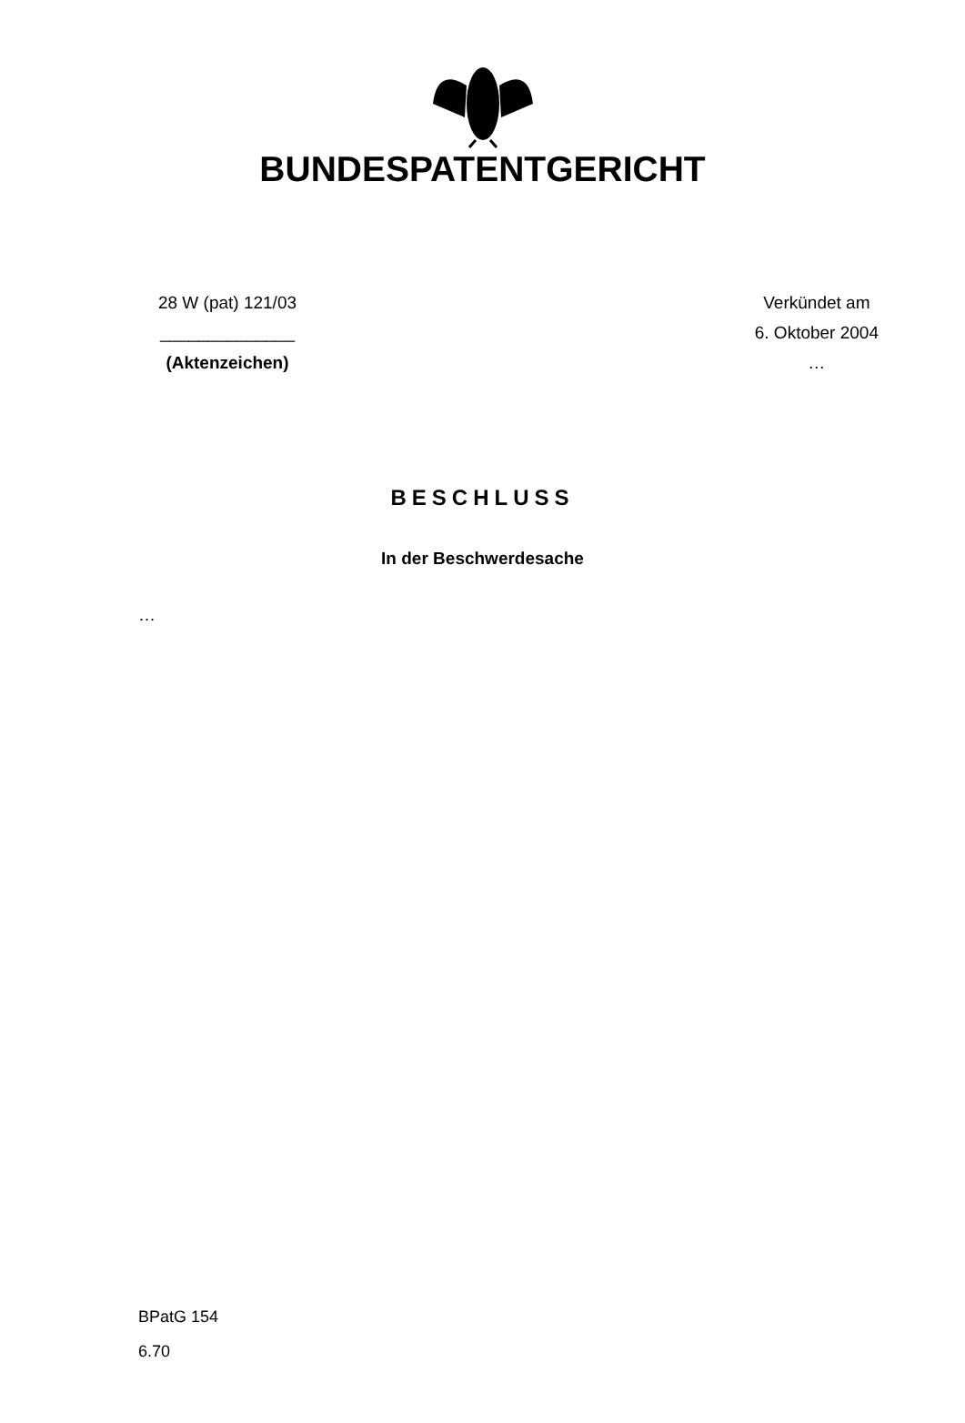BUNDESPATENTGERICHT
28 W (pat) 121/03
______________
(Aktenzeichen)
Verkündet am
6. Oktober 2004
…
BESCHLUSS
In der Beschwerdesache
…
BPatG 154
6.70